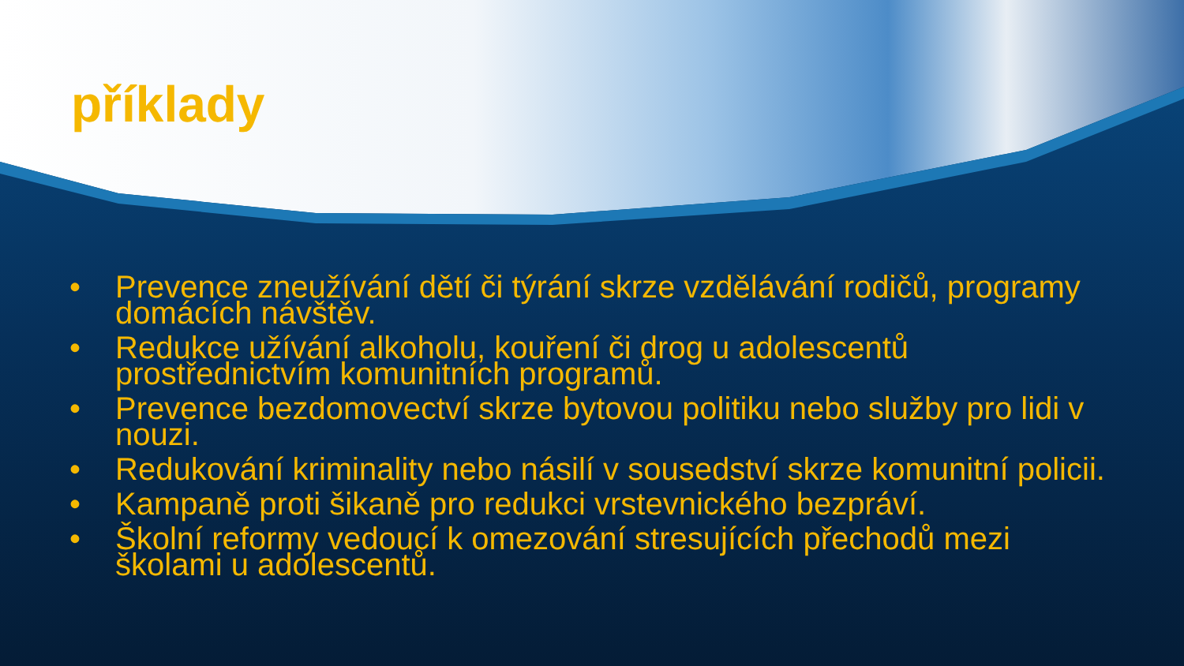příklady
• Prevence zneužívání dětí či týrání skrze vzdělávání rodičů, programy domácích návštěv.
• Redukce užívání alkoholu, kouření či drog u adolescentů prostřednictvím komunitních programů.
• Prevence bezdomovectví skrze bytovou politiku nebo služby pro lidi v nouzi.
• Redukování kriminality nebo násilí v sousedství skrze komunitní policii.
• Kampaně proti šikaně pro redukci vrstevnického bezpráví.
• Školní reformy vedoucí k omezování stresujících přechodů mezi školami u adolescentů.